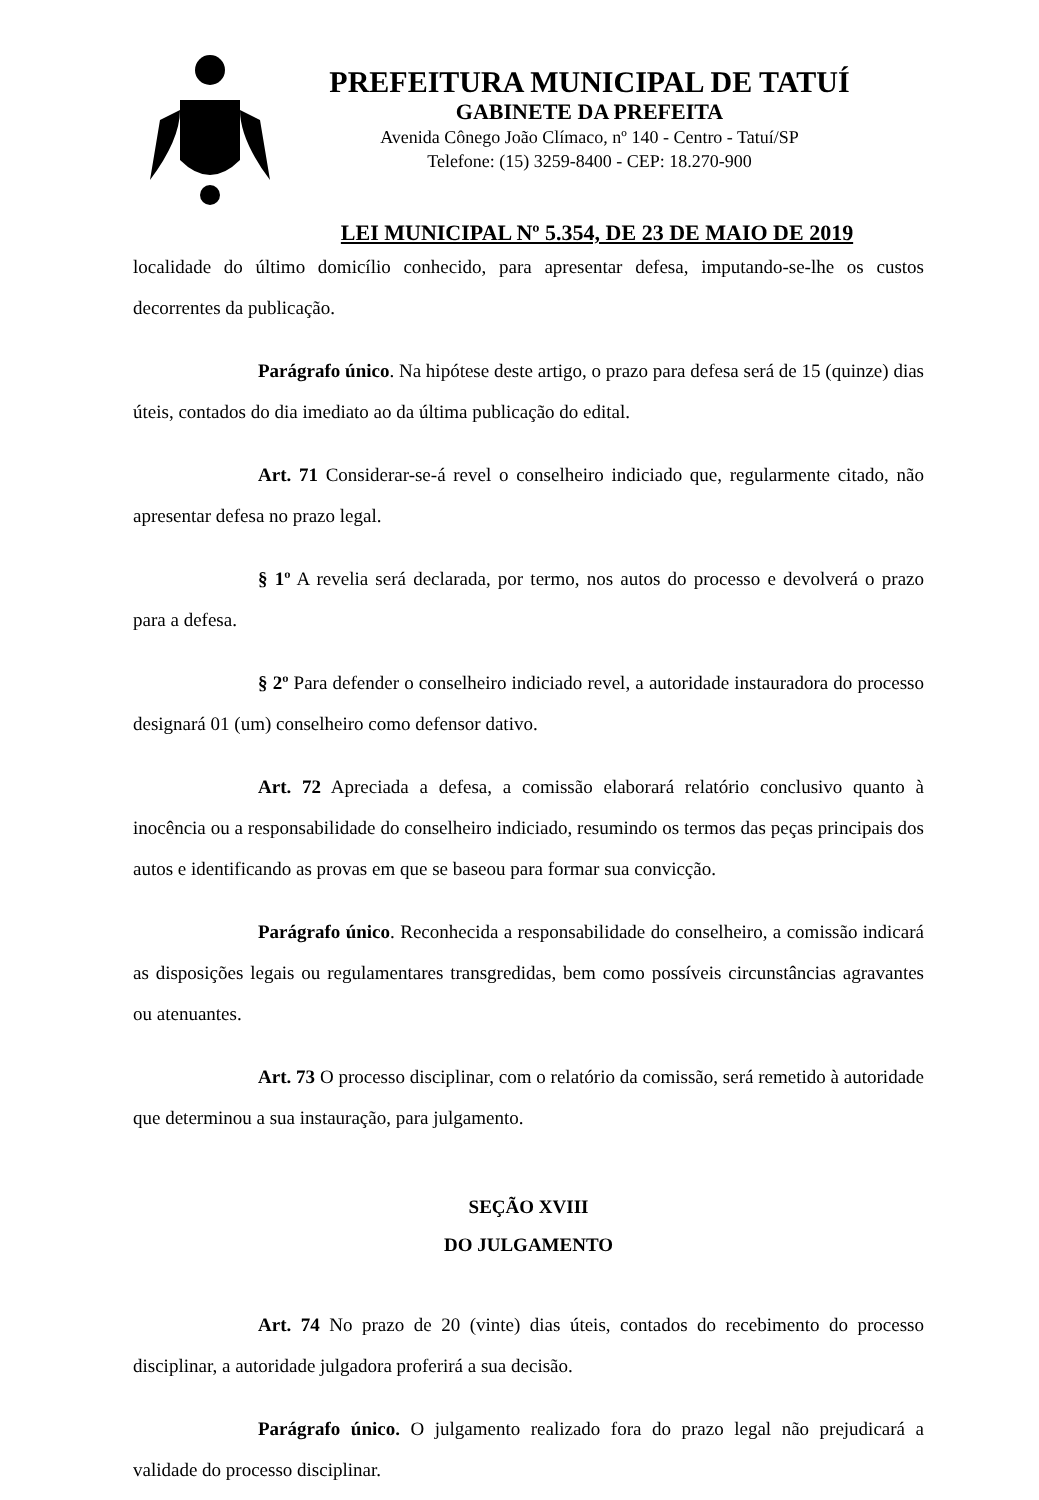PREFEITURA MUNICIPAL DE TATUÍ
GABINETE DA PREFEITA
Avenida Cônego João Clímaco, nº 140 - Centro - Tatuí/SP
Telefone: (15) 3259-8400 - CEP: 18.270-900
LEI MUNICIPAL Nº 5.354, DE 23 DE MAIO DE 2019
localidade do último domicílio conhecido, para apresentar defesa, imputando-se-lhe os custos decorrentes da publicação.
Parágrafo único. Na hipótese deste artigo, o prazo para defesa será de 15 (quinze) dias úteis, contados do dia imediato ao da última publicação do edital.
Art. 71 Considerar-se-á revel o conselheiro indiciado que, regularmente citado, não apresentar defesa no prazo legal.
§ 1º A revelia será declarada, por termo, nos autos do processo e devolverá o prazo para a defesa.
§ 2º Para defender o conselheiro indiciado revel, a autoridade instauradora do processo designará 01 (um) conselheiro como defensor dativo.
Art. 72 Apreciada a defesa, a comissão elaborará relatório conclusivo quanto à inocência ou a responsabilidade do conselheiro indiciado, resumindo os termos das peças principais dos autos e identificando as provas em que se baseou para formar sua convicção.
Parágrafo único. Reconhecida a responsabilidade do conselheiro, a comissão indicará as disposições legais ou regulamentares transgredidas, bem como possíveis circunstâncias agravantes ou atenuantes.
Art. 73 O processo disciplinar, com o relatório da comissão, será remetido à autoridade que determinou a sua instauração, para julgamento.
SEÇÃO XVIII
DO JULGAMENTO
Art. 74 No prazo de 20 (vinte) dias úteis, contados do recebimento do processo disciplinar, a autoridade julgadora proferirá a sua decisão.
Parágrafo único. O julgamento realizado fora do prazo legal não prejudicará a validade do processo disciplinar.